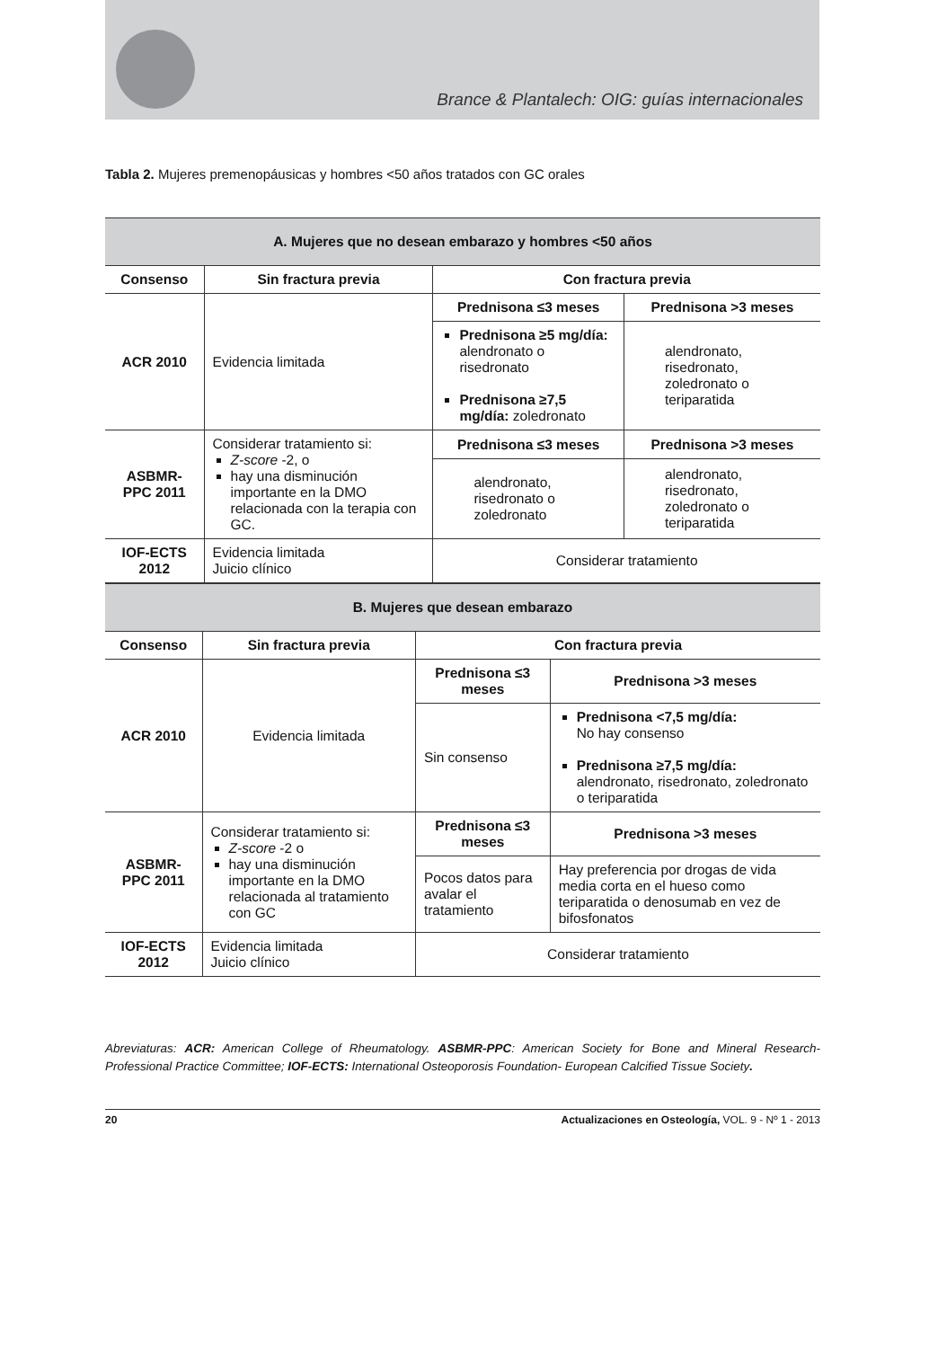Brance & Plantalech: OIG: guías internacionales
Tabla 2. Mujeres premenopáusicas y hombres <50 años tratados con GC orales
| A. Mujeres que no desean embarazo y hombres <50 años | | | |
| Consenso | Sin fractura previa | Con fractura previa | |
| ACR 2010 | Evidencia limitada | Prednisona ≤3 meses | Prednisona >3 meses |
| | | Prednisona ≥5 mg/día: alendronato o risedronato Prednisona ≥7,5 mg/día: zoledronato | alendronato, risedronato, zoledronato o teriparatida |
| ASBMR-PPC 2011 | Considerar tratamiento si: Z-score -2, o hay una disminución importante en la DMO relacionada con la terapia con GC. | Prednisona ≤3 meses | Prednisona >3 meses |
| | | alendronato, risedronato o zoledronato | alendronato, risedronato, zoledronato o teriparatida |
| IOF-ECTS 2012 | Evidencia limitada Juicio clínico | Considerar tratamiento | |
| B. Mujeres que desean embarazo | | | |
| Consenso | Sin fractura previa | Con fractura previa | |
| ACR 2010 | Evidencia limitada | Prednisona ≤3 meses | Prednisona >3 meses |
| | | Sin consenso | Prednisona <7,5 mg/día: No hay consenso Prednisona ≥7,5 mg/día: alendronato, risedronato, zoledronato o teriparatida |
| ASBMR-PPC 2011 | Considerar tratamiento si: Z-score -2 o hay una disminución importante en la DMO relacionada al tratamiento con GC | Prednisona ≤3 meses | Prednisona >3 meses |
| | | Pocos datos para avalar el tratamiento | Hay preferencia por drogas de vida media corta en el hueso como teriparatida o denosumab en vez de bifosfonatos |
| IOF-ECTS 2012 | Evidencia limitada Juicio clínico | Considerar tratamiento | |
Abreviaturas: ACR: American College of Rheumatology. ASBMR-PPC: American Society for Bone and Mineral Research-Professional Practice Committee; IOF-ECTS: International Osteoporosis Foundation- European Calcified Tissue Society.
20 Actualizaciones en Osteología, VOL. 9 - Nº 1 - 2013